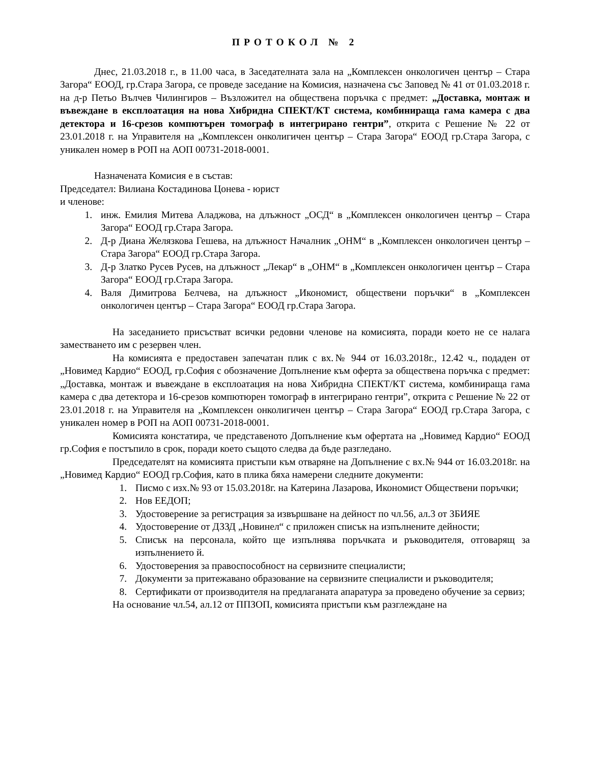ПРОТОКОЛ № 2
Днес, 21.03.2018 г., в 11.00 часа, в Заседателната зала на „Комплексен онкологичен център – Стара Загора“ ЕООД, гр.Стара Загора, се проведе заседание на Комисия, назначена със Заповед № 41 от 01.03.2018 г. на д-р Петьо Вълчев Чилингиров – Възложител на обществена поръчка с предмет: „Доставка, монтаж и въвеждане в експлоатация на нова Хибридна СПЕКТ/КТ система, комбинираща гама камера с два детектора и 16-срезов компютърен томограф в интегрирано гентри”, открита с Решение № 22 от 23.01.2018 г. на Управителя на „Комплексен онколигичен център – Стара Загора“ ЕООД гр.Стара Загора, с уникален номер в РОП на АОП 00731-2018-0001.
Назначената Комисия е в състав:
Председател: Вилиана Костадинова Цонева - юрист
и членове:
1. инж. Емилия Митева Аладжова, на длъжност „ОСД“ в „Комплексен онкологичен център – Стара Загора“ ЕООД гр.Стара Загора.
2. Д-р Диана Желязкова Гешева, на длъжност Началник „ОНМ“ в „Комплексен онкологичен център – Стара Загора“ ЕООД гр.Стара Загора.
3. Д-р Златко Русев Русев, на длъжност „Лекар“ в „ОНМ“ в „Комплексен онкологичен център – Стара Загора“ ЕООД гр.Стара Загора.
4. Валя Димитрова Белчева, на длъжност „Икономист, обществени поръчки“ в „Комплексен онкологичен център – Стара Загора“ ЕООД гр.Стара Загора.
На заседанието присъстват всички редовни членове на комисията, поради което не се налага заместването им с резервен член.
На комисията е предоставен запечатан плик с вх.№ 944 от 16.03.2018г., 12.42 ч., подаден от „Новимед Кардио“ ЕООД, гр.София с обозначение Допълнение към оферта за обществена поръчка с предмет: „Доставка, монтаж и въвеждане в експлоатация на нова Хибридна СПЕКТ/КТ система, комбинираща гама камера с два детектора и 16-срезов компютюрен томограф в интегрирано гентри”, открита с Решение № 22 от 23.01.2018 г. на Управителя на „Комплексен онколигичен център – Стара Загора“ ЕООД гр.Стара Загора, с уникален номер в РОП на АОП 00731-2018-0001.
Комисията констатира, че представеното Допълнение към офертата на „Новимед Кардио“ ЕООД гр.София е постъпило в срок, поради което същото следва да бъде разгледано.
Председателят на комисията пристъпи към отваряне на Допълнение с вх.№ 944 от 16.03.2018г. на „Новимед Кардио“ ЕООД гр.София, като в плика бяха намерени следните документи:
1. Писмо с изх.№ 93 от 15.03.2018г. на Катерина Лазарова, Икономист Обществени поръчки;
2. Нов ЕЕДОП;
3. Удостоверение за регистрация за извършване на дейност по чл.56, ал.3 от ЗБИЯЕ
4. Удостоверение от ДЗЗД „Новинел“ с приложен списък на изпълнените дейности;
5. Списък на персонала, който ще изпълнява поръчката и ръководителя, отговарящ за изпълнението й.
6. Удостоверения за правоспособност на сервизните специалисти;
7. Документи за притежавано образование на сервизните специалисти и ръководителя;
8. Сертификати от производителя на предлаганата апаратура за проведено обучение за сервиз;
На основание чл.54, ал.12 от ППЗОП, комисията пристъпи към разглеждане на